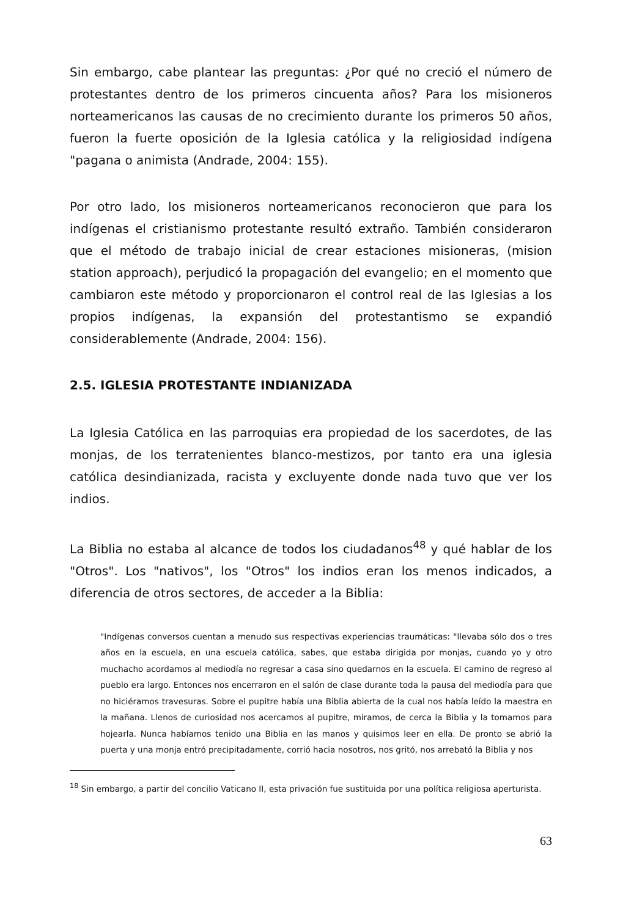Sin embargo, cabe plantear las preguntas: ¿Por qué no creció el número de protestantes dentro de los primeros cincuenta años? Para los misioneros norteamericanos las causas de no crecimiento durante los primeros 50 años, fueron la fuerte oposición de la Iglesia católica y la religiosidad indígena "pagana o animista (Andrade, 2004: 155).
Por otro lado, los misioneros norteamericanos reconocieron que para los indígenas el cristianismo protestante resultó extraño. También consideraron que el método de trabajo inicial de crear estaciones misioneras, (mision station approach), perjudicó la propagación del evangelio; en el momento que cambiaron este método y proporcionaron el control real de las Iglesias a los propios indígenas, la expansión del protestantismo se expandió considerablemente (Andrade, 2004: 156).
2.5. IGLESIA PROTESTANTE INDIANIZADA
La Iglesia Católica en las parroquias era propiedad de los sacerdotes, de las monjas, de los terratenientes blanco-mestizos, por tanto era una iglesia católica desindianizada, racista y excluyente donde nada tuvo que ver los indios.
La Biblia no estaba al alcance de todos los ciudadanos<sup>48</sup> y qué hablar de los "Otros". Los "nativos", los "Otros" los indios eran los menos indicados, a diferencia de otros sectores, de acceder a la Biblia:
"Indígenas conversos cuentan a menudo sus respectivas experiencias traumáticas: "llevaba sólo dos o tres años en la escuela, en una escuela católica, sabes, que estaba dirigida por monjas, cuando yo y otro muchacho acordamos al mediodía no regresar a casa sino quedarnos en la escuela. El camino de regreso al pueblo era largo. Entonces nos encerraron en el salón de clase durante toda la pausa del mediodía para que no hiciéramos travesuras. Sobre el pupitre había una Biblia abierta de la cual nos había leído la maestra en la mañana. Llenos de curiosidad nos acercamos al pupitre, miramos, de cerca la Biblia y la tomamos para hojearla. Nunca habíamos tenido una Biblia en las manos y quisimos leer en ella. De pronto se abrió la puerta y una monja entró precipitadamente, corrió hacia nosotros, nos gritó, nos arrebató la Biblia y nos
<sup>18</sup> Sin embargo, a partir del concilio Vaticano II, esta privación fue sustituida por una política religiosa aperturista.
63